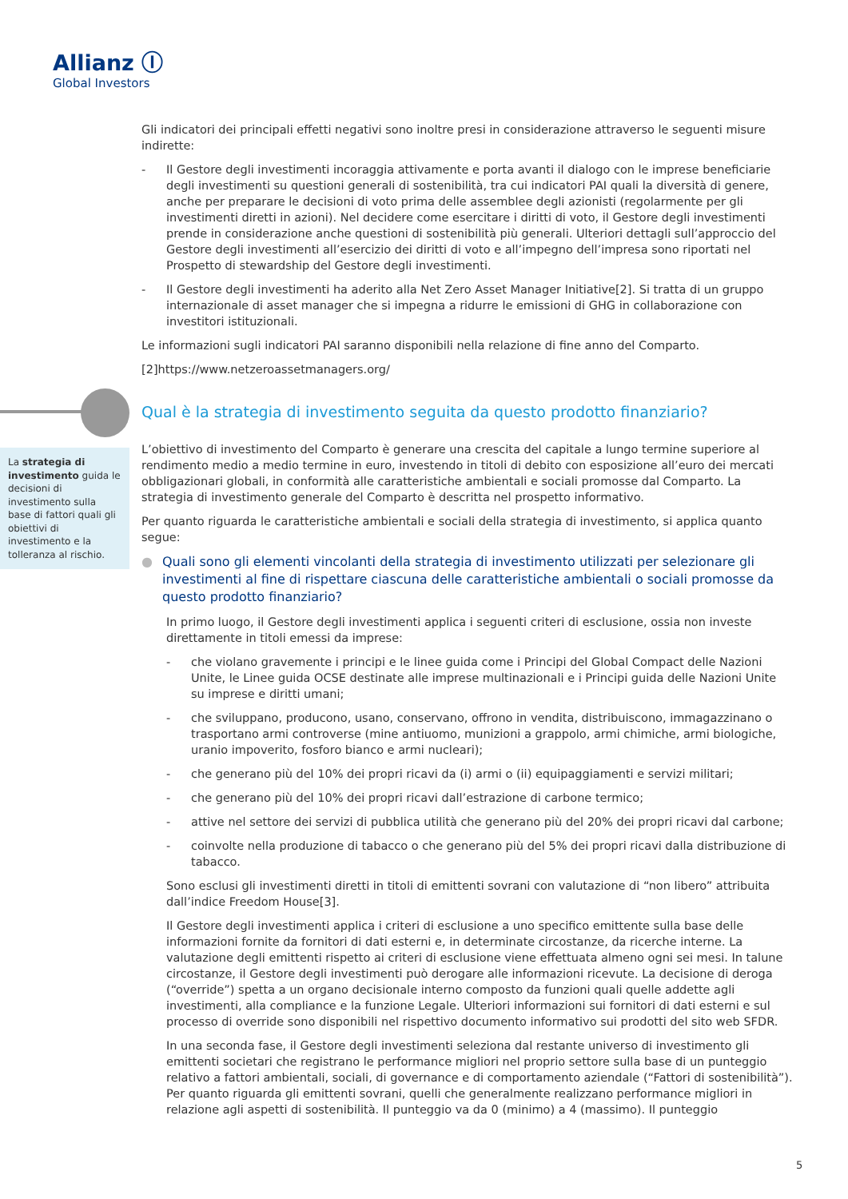Allianz Ⓘ
Global Investors
La strategia di investimento guida le decisioni di investimento sulla base di fattori quali gli obiettivi di investimento e la tolleranza al rischio.
Gli indicatori dei principali effetti negativi sono inoltre presi in considerazione attraverso le seguenti misure indirette:
- Il Gestore degli investimenti incoraggia attivamente e porta avanti il dialogo con le imprese beneficiarie degli investimenti su questioni generali di sostenibilità, tra cui indicatori PAI quali la diversità di genere, anche per preparare le decisioni di voto prima delle assemblee degli azionisti (regolarmente per gli investimenti diretti in azioni). Nel decidere come esercitare i diritti di voto, il Gestore degli investimenti prende in considerazione anche questioni di sostenibilità più generali. Ulteriori dettagli sull’approccio del Gestore degli investimenti all’esercizio dei diritti di voto e all’impegno dell’impresa sono riportati nel Prospetto di stewardship del Gestore degli investimenti.
- Il Gestore degli investimenti ha aderito alla Net Zero Asset Manager Initiative[2]. Si tratta di un gruppo internazionale di asset manager che si impegna a ridurre le emissioni di GHG in collaborazione con investitori istituzionali.
Le informazioni sugli indicatori PAI saranno disponibili nella relazione di fine anno del Comparto.
[2]https://www.netzeroassetmanagers.org/
Qual è la strategia di investimento seguita da questo prodotto finanziario?
L’obiettivo di investimento del Comparto è generare una crescita del capitale a lungo termine superiore al rendimento medio a medio termine in euro, investendo in titoli di debito con esposizione all’euro dei mercati obbligazionari globali, in conformità alle caratteristiche ambientali e sociali promosse dal Comparto. La strategia di investimento generale del Comparto è descritta nel prospetto informativo.
Per quanto riguarda le caratteristiche ambientali e sociali della strategia di investimento, si applica quanto segue:
● Quali sono gli elementi vincolanti della strategia di investimento utilizzati per selezionare gli investimenti al fine di rispettare ciascuna delle caratteristiche ambientali o sociali promosse da questo prodotto finanziario?
In primo luogo, il Gestore degli investimenti applica i seguenti criteri di esclusione, ossia non investe direttamente in titoli emessi da imprese:
- che violano gravemente i principi e le linee guida come i Principi del Global Compact delle Nazioni Unite, le Linee guida OCSE destinate alle imprese multinazionali e i Principi guida delle Nazioni Unite su imprese e diritti umani;
- che sviluppano, producono, usano, conservano, offrono in vendita, distribuiscono, immagazzinano o trasportano armi controverse (mine antiuomo, munizioni a grappolo, armi chimiche, armi biologiche, uranio impoverito, fosforo bianco e armi nucleari);
- che generano più del 10% dei propri ricavi da (i) armi o (ii) equipaggiamenti e servizi militari;
- che generano più del 10% dei propri ricavi dall’estrazione di carbone termico;
- attive nel settore dei servizi di pubblica utilità che generano più del 20% dei propri ricavi dal carbone;
- coinvolte nella produzione di tabacco o che generano più del 5% dei propri ricavi dalla distribuzione di tabacco.
Sono esclusi gli investimenti diretti in titoli di emittenti sovrani con valutazione di “non libero” attribuita dall’indice Freedom House[3].
Il Gestore degli investimenti applica i criteri di esclusione a uno specifico emittente sulla base delle informazioni fornite da fornitori di dati esterni e, in determinate circostanze, da ricerche interne. La valutazione degli emittenti rispetto ai criteri di esclusione viene effettuata almeno ogni sei mesi. In talune circostanze, il Gestore degli investimenti può derogare alle informazioni ricevute. La decisione di deroga (“override”) spetta a un organo decisionale interno composto da funzioni quali quelle addette agli investimenti, alla compliance e la funzione Legale. Ulteriori informazioni sui fornitori di dati esterni e sul processo di override sono disponibili nel rispettivo documento informativo sui prodotti del sito web SFDR.
In una seconda fase, il Gestore degli investimenti seleziona dal restante universo di investimento gli emittenti societari che registrano le performance migliori nel proprio settore sulla base di un punteggio relativo a fattori ambientali, sociali, di governance e di comportamento aziendale (“Fattori di sostenibilità”). Per quanto riguarda gli emittenti sovrani, quelli che generalmente realizzano performance migliori in relazione agli aspetti di sostenibilità. Il punteggio va da 0 (minimo) a 4 (massimo). Il punteggio
5